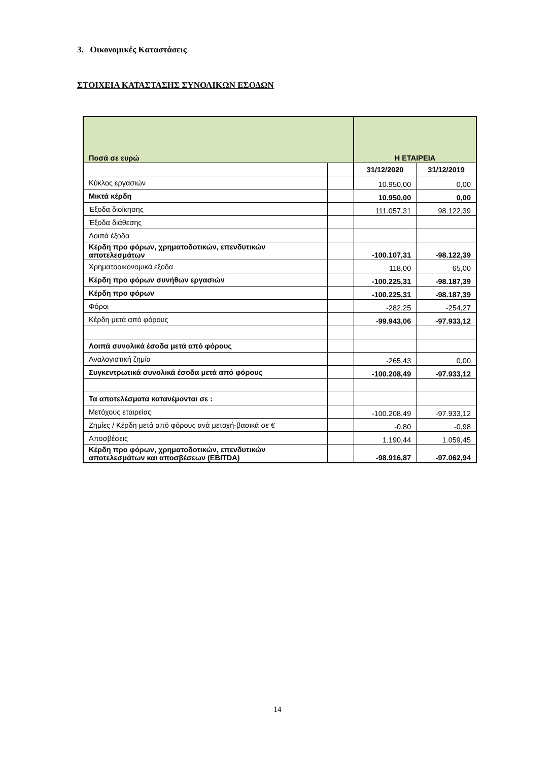3. Οικονομικές Καταστάσεις
ΣΤΟΙΧΕΙΑ ΚΑΤΑΣΤΑΣΗΣ ΣΥΝΟΛΙΚΩΝ ΕΣΟΔΩΝ
| Ποσά σε ευρώ | | Η ΕΤΑΙΡΕΙΑ | |
| --- | --- | --- | --- |
| | | 31/12/2020 | 31/12/2019 |
| Κύκλος εργασιών | | 10.950,00 | 0,00 |
| Μικτά κέρδη | | 10.950,00 | 0,00 |
| Έξοδα διοίκησης | | 111.057,31 | 98.122,39 |
| Έξοδα διάθεσης | | | |
| Λοιπά έξοδα | | | |
| Κέρδη προ φόρων, χρηματοδοτικών, επενδυτικών αποτελεσμάτων | | -100.107,31 | -98.122,39 |
| Χρηματοοικονομικά έξοδα | | 118,00 | 65,00 |
| Κέρδη προ φόρων συνήθων εργασιών | | -100.225,31 | -98.187,39 |
| Κέρδη προ φόρων | | -100.225,31 | -98.187,39 |
| Φόροι | | -282,25 | -254,27 |
| Κέρδη μετά από φόρους | | -99.943,06 | -97.933,12 |
| Λοιπά συνολικά έσοδα μετά από φόρους | | | |
| Αναλογιστική ζημία | | -265,43 | 0,00 |
| Συγκεντρωτικά συνολικά έσοδα μετά από φόρους | | -100.208,49 | -97.933,12 |
| Τα αποτελέσματα κατανέμονται σε : | | | |
| Μετόχους εταιρείας | | -100.208,49 | -97.933,12 |
| Ζημίες / Κέρδη μετά από φόρους ανά μετοχή-βασικά σε € | | -0,80 | -0,98 |
| Αποσβέσεις | | 1.190,44 | 1.059,45 |
| Κέρδη προ φόρων, χρηματοδοτικών, επενδυτικών αποτελεσμάτων και αποσβέσεων (EBITDA) | | -98.916,87 | -97.062,94 |
14